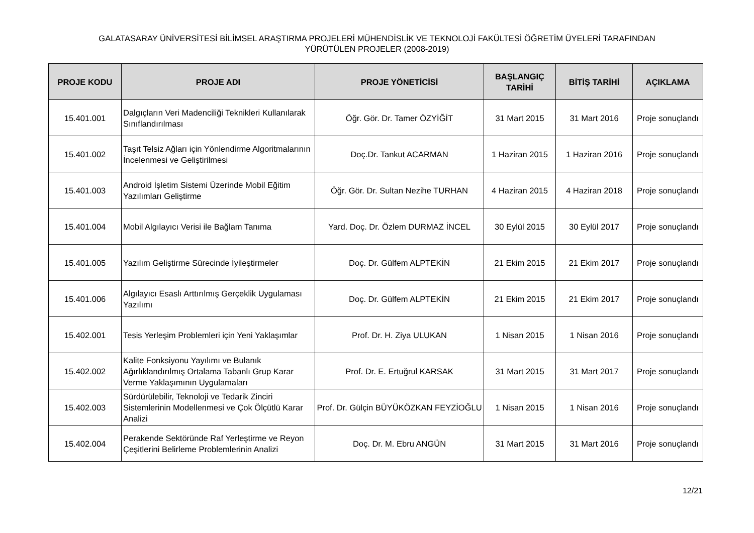GALATASARAY ÜNİVERSİTESİ BİLİMSEL ARAŞTIRMA PROJELERİ MÜHENDİSLİK VE TEKNOLOJİ FAKÜLTESİ ÖĞRETİM ÜYELERİ TARAFINDAN
YÜRÜTÜLEN PROJELER (2008-2019)
| PROJE KODU | PROJE ADI | PROJE YÖNETİCİSİ | BAŞLANGIÇ TARİHİ | BİTİŞ TARİHİ | AÇIKLAMA |
| --- | --- | --- | --- | --- | --- |
| 15.401.001 | Dalgıçların Veri Madenciliği Teknikleri Kullanılarak Sınıflandırılması | Öğr. Gör. Dr. Tamer ÖZYİĞİT | 31 Mart 2015 | 31 Mart 2016 | Proje sonuçlandı |
| 15.401.002 | Taşıt Telsiz Ağları için Yönlendirme Algoritmalarının İncelenmesi ve Geliştirilmesi | Doç.Dr. Tankut ACARMAN | 1 Haziran 2015 | 1 Haziran 2016 | Proje sonuçlandı |
| 15.401.003 | Android İşletim Sistemi Üzerinde Mobil Eğitim Yazılımları Geliştirme | Öğr. Gör. Dr. Sultan Nezihe TURHAN | 4 Haziran 2015 | 4 Haziran 2018 | Proje sonuçlandı |
| 15.401.004 | Mobil Algılayıcı Verisi ile Bağlam Tanıma | Yard. Doç. Dr. Özlem DURMAZ İNCEL | 30 Eylül 2015 | 30 Eylül 2017 | Proje sonuçlandı |
| 15.401.005 | Yazılım Geliştirme Sürecinde İyileştirmeler | Doç. Dr. Gülfem ALPTEKİN | 21 Ekim 2015 | 21 Ekim 2017 | Proje sonuçlandı |
| 15.401.006 | Algılayıcı Esaslı Arttırılmış Gerçeklik Uygulaması Yazılımı | Doç. Dr. Gülfem ALPTEKİN | 21 Ekim 2015 | 21 Ekim 2017 | Proje sonuçlandı |
| 15.402.001 | Tesis Yerleşim Problemleri için Yeni Yaklaşımlar | Prof. Dr. H. Ziya ULUKAN | 1 Nisan 2015 | 1 Nisan 2016 | Proje sonuçlandı |
| 15.402.002 | Kalite Fonksiyonu Yayılımı ve Bulanık Ağırlıklandırılmış Ortalama Tabanlı Grup Karar Verme Yaklaşımının Uygulamaları | Prof. Dr. E. Ertuğrul KARSAK | 31 Mart 2015 | 31 Mart 2017 | Proje sonuçlandı |
| 15.402.003 | Sürdürülebilir, Teknoloji ve Tedarik Zinciri Sistemlerinin Modellenmesi ve Çok Ölçütlü Karar Analizi | Prof. Dr. Gülçin BÜYÜKÖZKAN FEYZİOĞLU | 1 Nisan 2015 | 1 Nisan 2016 | Proje sonuçlandı |
| 15.402.004 | Perakende Sektöründe Raf Yerleştirme ve Reyon Çeşitlerini Belirleme Problemlerinin Analizi | Doç. Dr. M. Ebru ANGÜN | 31 Mart 2015 | 31 Mart 2016 | Proje sonuçlandı |
12/21